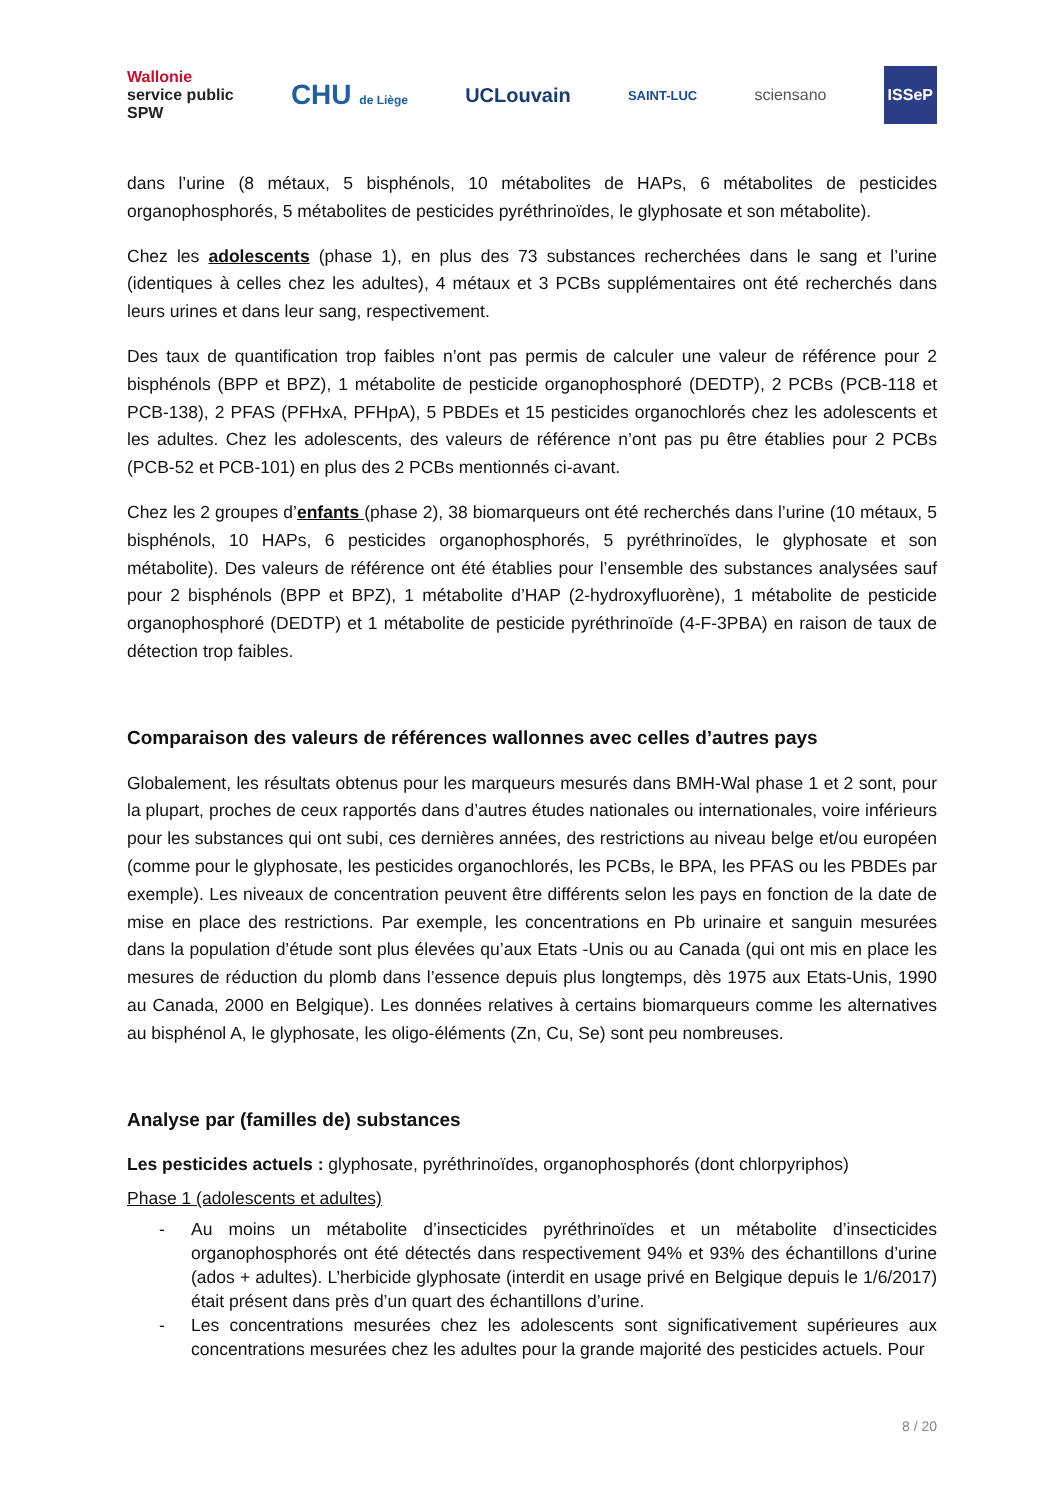Wallonie
service public
SPW
CHU de Liège
UCLouvain
SAINT-LUC
sciensano
ISSeP
dans l’urine (8 métaux, 5 bisphénols, 10 métabolites de HAPs, 6 métabolites de pesticides organophosphorés, 5 métabolites de pesticides pyréthrinoïdes, le glyphosate et son métabolite).
Chez les adolescents (phase 1), en plus des 73 substances recherchées dans le sang et l’urine (identiques à celles chez les adultes), 4 métaux et 3 PCBs supplémentaires ont été recherchés dans leurs urines et dans leur sang, respectivement.
Des taux de quantification trop faibles n’ont pas permis de calculer une valeur de référence pour 2 bisphénols (BPP et BPZ), 1 métabolite de pesticide organophosphoré (DEDTP), 2 PCBs (PCB-118 et PCB-138), 2 PFAS (PFHxA, PFHpA), 5 PBDEs et 15 pesticides organochlorés chez les adolescents et les adultes. Chez les adolescents, des valeurs de référence n’ont pas pu être établies pour 2 PCBs (PCB-52 et PCB-101) en plus des 2 PCBs mentionnés ci-avant.
Chez les 2 groupes d’enfants (phase 2), 38 biomarqueurs ont été recherchés dans l’urine (10 métaux, 5 bisphénols, 10 HAPs, 6 pesticides organophosphorés, 5 pyréthrinoïdes, le glyphosate et son métabolite). Des valeurs de référence ont été établies pour l’ensemble des substances analysées sauf pour 2 bisphénols (BPP et BPZ), 1 métabolite d’HAP (2-hydroxyfluorène), 1 métabolite de pesticide organophosphoré (DEDTP) et 1 métabolite de pesticide pyréthrinoïde (4-F-3PBA) en raison de taux de détection trop faibles.
Comparaison des valeurs de références wallonnes avec celles d’autres pays
Globalement, les résultats obtenus pour les marqueurs mesurés dans BMH-Wal phase 1 et 2 sont, pour la plupart, proches de ceux rapportés dans d’autres études nationales ou internationales, voire inférieurs pour les substances qui ont subi, ces dernières années, des restrictions au niveau belge et/ou européen (comme pour le glyphosate, les pesticides organochlorés, les PCBs, le BPA, les PFAS ou les PBDEs par exemple). Les niveaux de concentration peuvent être différents selon les pays en fonction de la date de mise en place des restrictions. Par exemple, les concentrations en Pb urinaire et sanguin mesurées dans la population d’étude sont plus élevées qu’aux Etats -Unis ou au Canada (qui ont mis en place les mesures de réduction du plomb dans l’essence depuis plus longtemps, dès 1975 aux Etats-Unis, 1990 au Canada, 2000 en Belgique). Les données relatives à certains biomarqueurs comme les alternatives au bisphénol A, le glyphosate, les oligo-éléments (Zn, Cu, Se) sont peu nombreuses.
Analyse par (familles de) substances
Les pesticides actuels : glyphosate, pyréthrinoïdes, organophosphorés (dont chlorpyriphos)
Phase 1 (adolescents et adultes)
- Au moins un métabolite d’insecticides pyréthrinoïdes et un métabolite d’insecticides organophosphorés ont été détectés dans respectivement 94% et 93% des échantillons d’urine (ados + adultes). L’herbicide glyphosate (interdit en usage privé en Belgique depuis le 1/6/2017) était présent dans près d’un quart des échantillons d’urine.
- Les concentrations mesurées chez les adolescents sont significativement supérieures aux concentrations mesurées chez les adultes pour la grande majorité des pesticides actuels. Pour
8 / 20